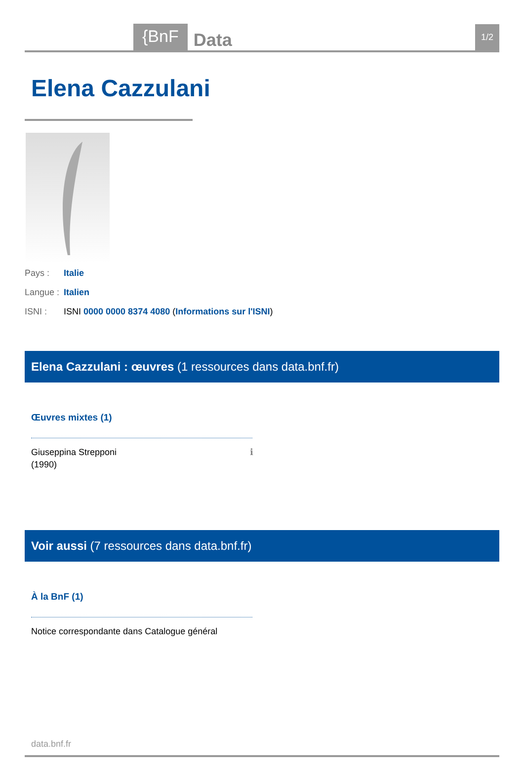{BnF
Data
1/2
Elena Cazzulani
Pays : Italie
Langue : Italien
ISNI : ISNI 0000 0000 8374 4080 (Informations sur l'ISNI)
Elena Cazzulani : œuvres (1 ressources dans data.bnf.fr)
Œuvres mixtes (1)
Giuseppina Strepponi
(1990) ℹ
Voir aussi (7 ressources dans data.bnf.fr)
À la BnF (1)
Notice correspondante dans Catalogue général
data.bnf.fr